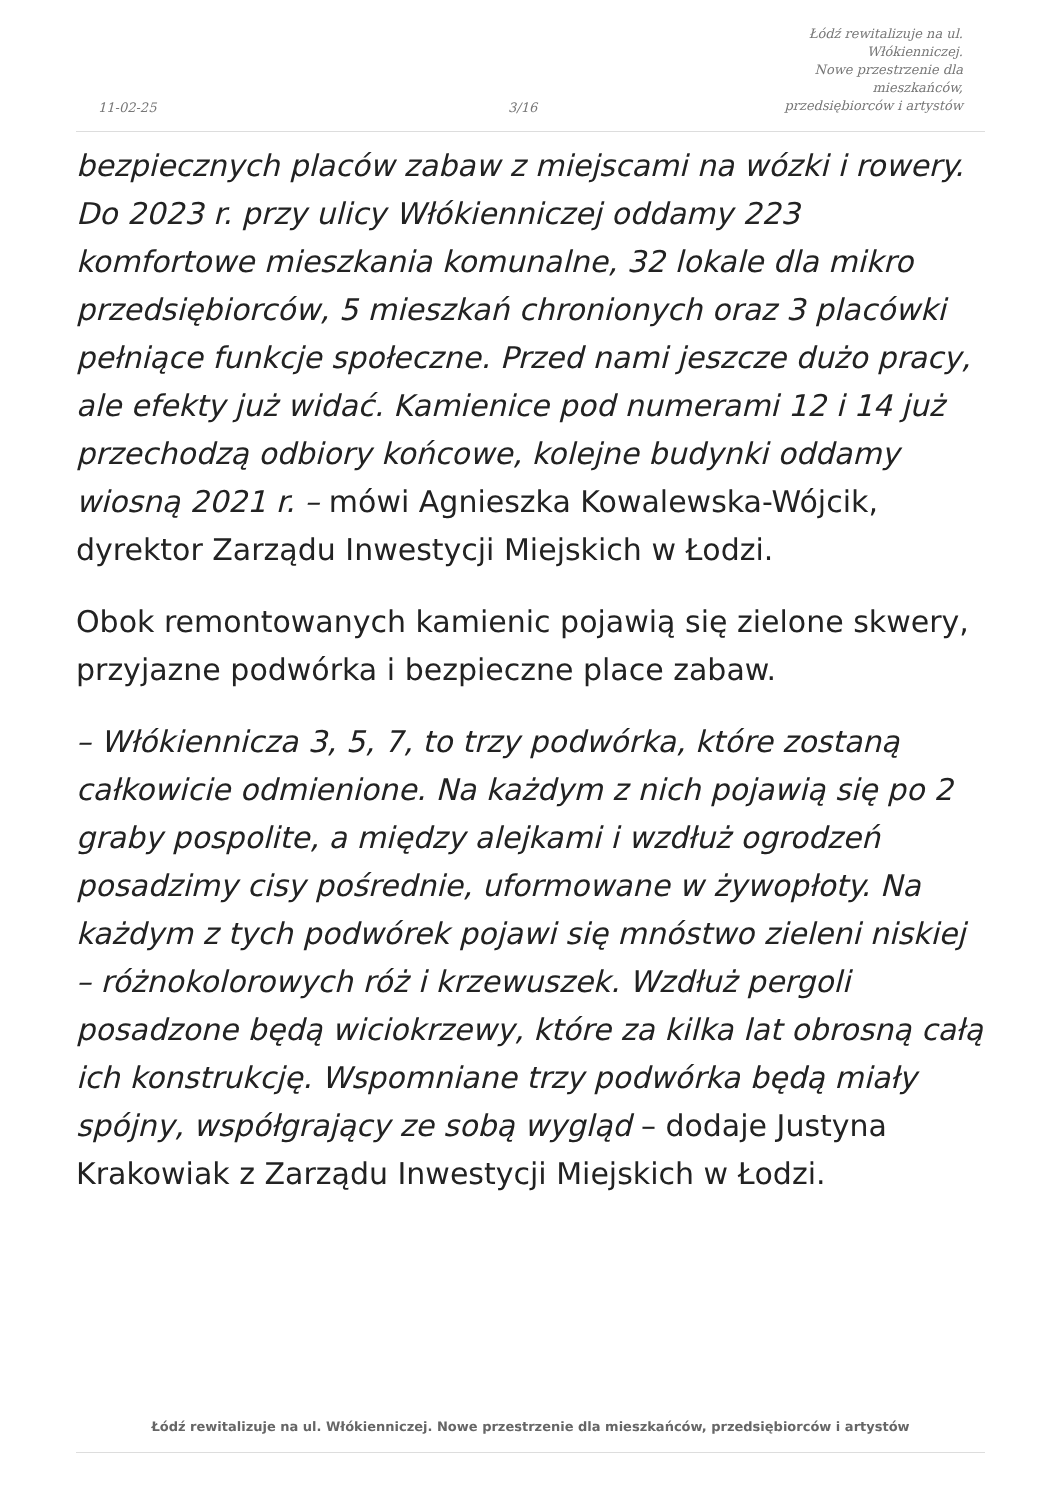11-02-25
3/16
Łódź rewitalizuje na ul. Włókienniczej.
Nowe przestrzenie dla mieszkańców,
przedsiębiorców i artystów
bezpiecznych placów zabaw z miejscami na wózki i rowery. Do 2023 r. przy ulicy Włókienniczej oddamy 223 komfortowe mieszkania komunalne, 32 lokale dla mikro przedsiębiorców, 5 mieszkań chronionych oraz 3 placówki pełniące funkcje społeczne. Przed nami jeszcze dużo pracy, ale efekty już widać. Kamienice pod numerami 12 i 14 już przechodzą odbiory końcowe, kolejne budynki oddamy wiosną 2021 r. – mówi Agnieszka Kowalewska-Wójcik, dyrektor Zarządu Inwestycji Miejskich w Łodzi.
Obok remontowanych kamienic pojawią się zielone skwery, przyjazne podwórka i bezpieczne place zabaw.
– Włókiennicza 3, 5, 7, to trzy podwórka, które zostaną całkowicie odmienione. Na każdym z nich pojawią się po 2 graby pospolite, a między alejkami i wzdłuż ogrodzeń posadzimy cisy pośrednie, uformowane w żywopłoty. Na każdym z tych podwórek pojawi się mnóstwo zieleni niskiej – różnokolorowych róż i krzewuszek. Wzdłuż pergoli posadzone będą wiciokrzewy, które za kilka lat obrosną całą ich konstrukcję. Wspomniane trzy podwórka będą miały spójny, współgrający ze sobą wygląd – dodaje Justyna Krakowiak z Zarządu Inwestycji Miejskich w Łodzi.
Łódź rewitalizuje na ul. Włókienniczej. Nowe przestrzenie dla mieszkańców, przedsiębiorców i artystów